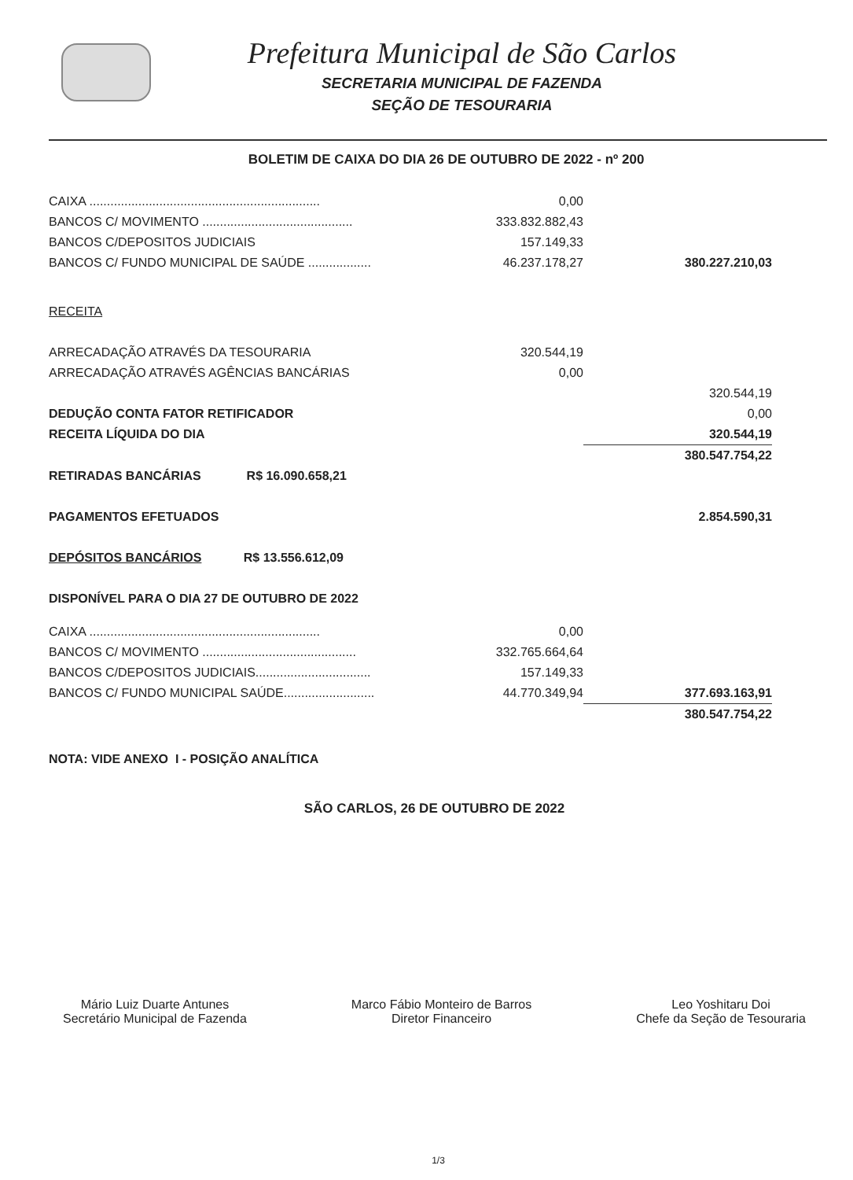Prefeitura Municipal de São Carlos
SECRETARIA MUNICIPAL DE FAZENDA
SEÇÃO DE TESOURARIA
BOLETIM DE CAIXA DO DIA 26 DE OUTUBRO DE 2022 - nº 200
| CAIXA .................................................................. | | 0,00 | |
| BANCOS C/ MOVIMENTO ........................................... | | 333.832.882,43 | |
| BANCOS C/DEPOSITOS JUDICIAIS | | 157.149,33 | |
| BANCOS C/ FUNDO MUNICIPAL DE SAÚDE .................. | | 46.237.178,27 | 380.227.210,03 |
| RECEITA | | | |
| ARRECADAÇÃO ATRAVÉS DA TESOURARIA | | 320.544,19 | |
| ARRECADAÇÃO ATRAVÉS AGÊNCIAS BANCÁRIAS | | 0,00 | |
| | | | 320.544,19 |
| DEDUÇÃO CONTA FATOR RETIFICADOR | | | 0,00 |
| RECEITA LÍQUIDA DO DIA | | | 320.544,19 |
| | | | 380.547.754,22 |
| RETIRADAS BANCÁRIAS R$ 16.090.658,21 | | | |
| PAGAMENTOS EFETUADOS | | | 2.854.590,31 |
| DEPÓSITOS BANCÁRIOS R$ 13.556.612,09 | | | |
| DISPONÍVEL PARA O DIA 27 DE OUTUBRO DE 2022 | | | |
| CAIXA .................................................................. | | 0,00 | |
| BANCOS C/ MOVIMENTO ............................................ | | 332.765.664,64 | |
| BANCOS C/DEPOSITOS JUDICIAIS................................. | | 157.149,33 | |
| BANCOS C/ FUNDO MUNICIPAL SAÚDE.......................... | | 44.770.349,94 | 377.693.163,91 |
| | | | 380.547.754,22 |
| NOTA: VIDE ANEXO I - POSIÇÃO ANALÍTICA | | | |
SÃO CARLOS, 26 DE OUTUBRO DE 2022
Mário Luiz Duarte Antunes
Secretário Municipal de Fazenda
Marco Fábio Monteiro de Barros
Diretor Financeiro
Leo Yoshitaru Doi
Chefe da Seção de Tesouraria
1/3